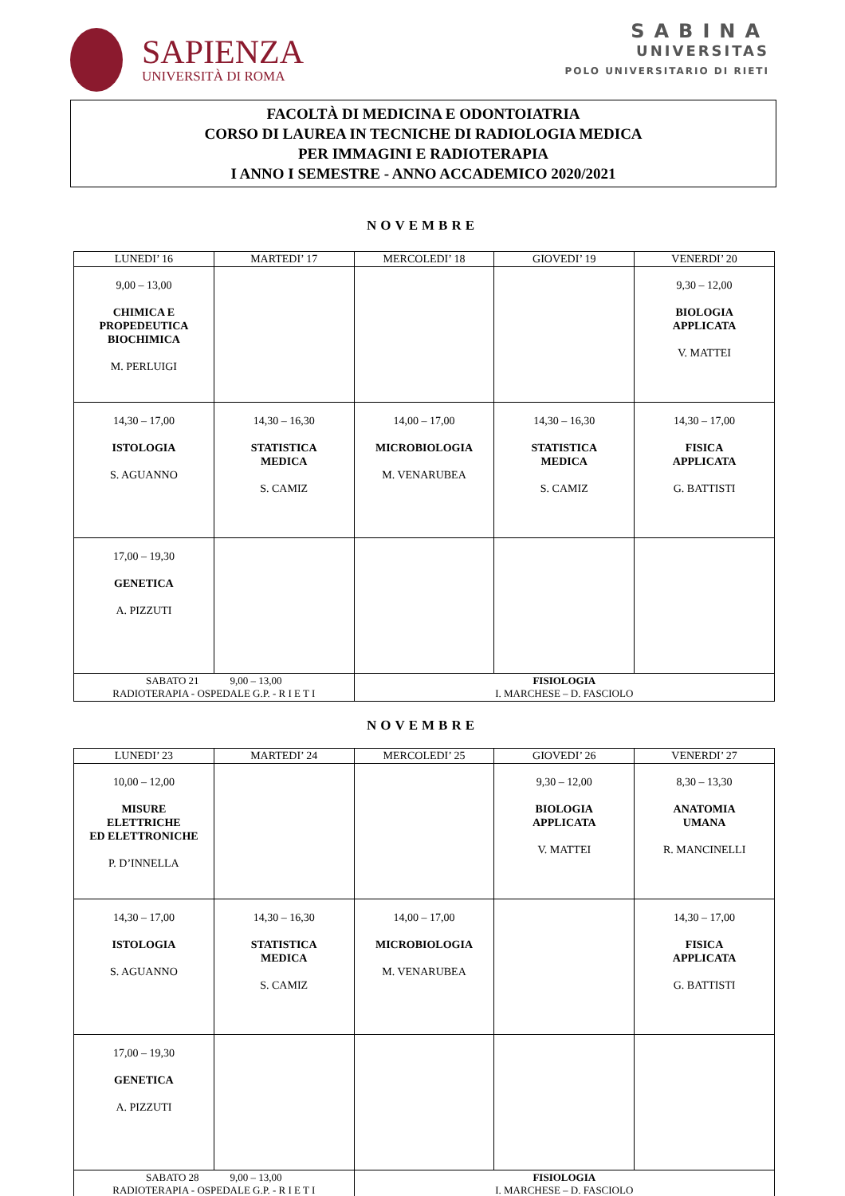SAPIENZA
UNIVERSITÀ DI ROMA
SABINA
UNIVERSITAS
POLO UNIVERSITARIO DI RIETI
FACOLTÀ DI MEDICINA E ODONTOIATRIA
CORSO DI LAUREA IN TECNICHE DI RADIOLOGIA MEDICA
PER IMMAGINI E RADIOTERAPIA
I ANNO I SEMESTRE - ANNO ACCADEMICO 2020/2021
NOVEMBRE
| LUNEDI’ 16 | MARTEDI’ 17 | MERCOLEDI’ 18 | GIOVEDI’ 19 | VENERDI’ 20 |
| --- | --- | --- | --- | --- |
| 9,00 – 13,00 CHIMICA E PROPEDEUTICA BIOCHIMICA M. PERLUIGI | | | | 9,30 – 12,00 BIOLOGIA APPLICATA V. MATTEI |
| 14,30 – 17,00 ISTOLOGIA S. AGUANNO | 14,30 – 16,30 STATISTICA MEDICA S. CAMIZ | 14,00 – 17,00 MICROBIOLOGIA M. VENARUBEA | 14,30 – 16,30 STATISTICA MEDICA S. CAMIZ | 14,30 – 17,00 FISICA APPLICATA G. BATTISTI |
| 17,00 – 19,30 GENETICA A. PIZZUTI | | | | |
| SABATO 21 9,00 – 13,00 RADIOTERAPIA - OSPEDALE G.P. - R I E T I | | FISIOLOGIA I. MARCHESE – D. FASCIOLO | | |
NOVEMBRE
| LUNEDI’ 23 | MARTEDI’ 24 | MERCOLEDI’ 25 | GIOVEDI’ 26 | VENERDI’ 27 |
| --- | --- | --- | --- | --- |
| 10,00 – 12,00 MISURE ELETTRICHE ED ELETTRONICHE P. D’INNELLA | | | 9,30 – 12,00 BIOLOGIA APPLICATA V. MATTEI | 8,30 – 13,30 ANATOMIA UMANA R. MANCINELLI |
| 14,30 – 17,00 ISTOLOGIA S. AGUANNO | 14,30 – 16,30 STATISTICA MEDICA S. CAMIZ | 14,00 – 17,00 MICROBIOLOGIA M. VENARUBEA | | 14,30 – 17,00 FISICA APPLICATA G. BATTISTI |
| 17,00 – 19,30 GENETICA A. PIZZUTI | | | | |
| SABATO 28 9,00 – 13,00 RADIOTERAPIA - OSPEDALE G.P. - R I E T I | | FISIOLOGIA I. MARCHESE – D. FASCIOLO | | |